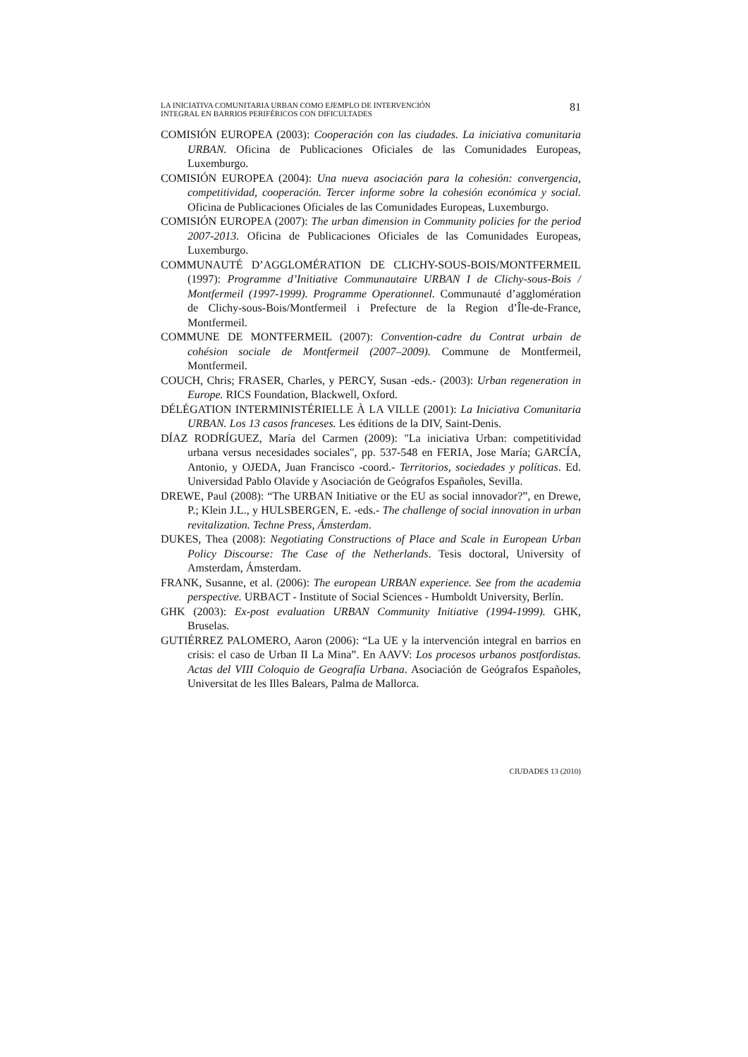LA INICIATIVA COMUNITARIA URBAN COMO EJEMPLO DE INTERVENCIÓN
INTEGRAL EN BARRIOS PERIFÉRICOS CON DIFICULTADES
81
COMISIÓN EUROPEA (2003): Cooperación con las ciudades. La iniciativa comunitaria URBAN. Oficina de Publicaciones Oficiales de las Comunidades Europeas, Luxemburgo.
COMISIÓN EUROPEA (2004): Una nueva asociación para la cohesión: convergencia, competitividad, cooperación. Tercer informe sobre la cohesión económica y social. Oficina de Publicaciones Oficiales de las Comunidades Europeas, Luxemburgo.
COMISIÓN EUROPEA (2007): The urban dimension in Community policies for the period 2007-2013. Oficina de Publicaciones Oficiales de las Comunidades Europeas, Luxemburgo.
COMMUNAUTÉ D’AGGLOMÉRATION DE CLICHY-SOUS-BOIS/MONTFERMEIL (1997): Programme d’Initiative Communautaire URBAN I de Clichy-sous-Bois / Montfermeil (1997-1999). Programme Operationnel. Communauté d’agglomération de Clichy-sous-Bois/Montfermeil i Prefecture de la Region d’Île-de-France, Montfermeil.
COMMUNE DE MONTFERMEIL (2007): Convention-cadre du Contrat urbain de cohésion sociale de Montfermeil (2007–2009). Commune de Montfermeil, Montfermeil.
COUCH, Chris; FRASER, Charles, y PERCY, Susan -eds.- (2003): Urban regeneration in Europe. RICS Foundation, Blackwell, Oxford.
DÉLÉGATION INTERMINISTÉRIELLE À LA VILLE (2001): La Iniciativa Comunitaria URBAN. Los 13 casos franceses. Les éditions de la DIV, Saint-Denis.
DÍAZ RODRÍGUEZ, María del Carmen (2009): "La iniciativa Urban: competitividad urbana versus necesidades sociales", pp. 537-548 en FERIA, Jose María; GARCÍA, Antonio, y OJEDA, Juan Francisco -coord.- Territorios, sociedades y políticas. Ed. Universidad Pablo Olavide y Asociación de Geógrafos Españoles, Sevilla.
DREWE, Paul (2008): “The URBAN Initiative or the EU as social innovador?”, en Drewe, P.; Klein J.L., y HULSBERGEN, E. -eds.- The challenge of social innovation in urban revitalization. Techne Press, Ámsterdam.
DUKES, Thea (2008): Negotiating Constructions of Place and Scale in European Urban Policy Discourse: The Case of the Netherlands. Tesis doctoral, University of Amsterdam, Ámsterdam.
FRANK, Susanne, et al. (2006): The european URBAN experience. See from the academia perspective. URBACT - Institute of Social Sciences - Humboldt University, Berlín.
GHK (2003): Ex-post evaluation URBAN Community Initiative (1994-1999). GHK, Bruselas.
GUTIÉRREZ PALOMERO, Aaron (2006): “La UE y la intervención integral en barrios en crisis: el caso de Urban II La Mina”. En AAVV: Los procesos urbanos postfordistas. Actas del VIII Coloquio de Geografía Urbana. Asociación de Geógrafos Españoles, Universitat de les Illes Balears, Palma de Mallorca.
CIUDADES 13 (2010)